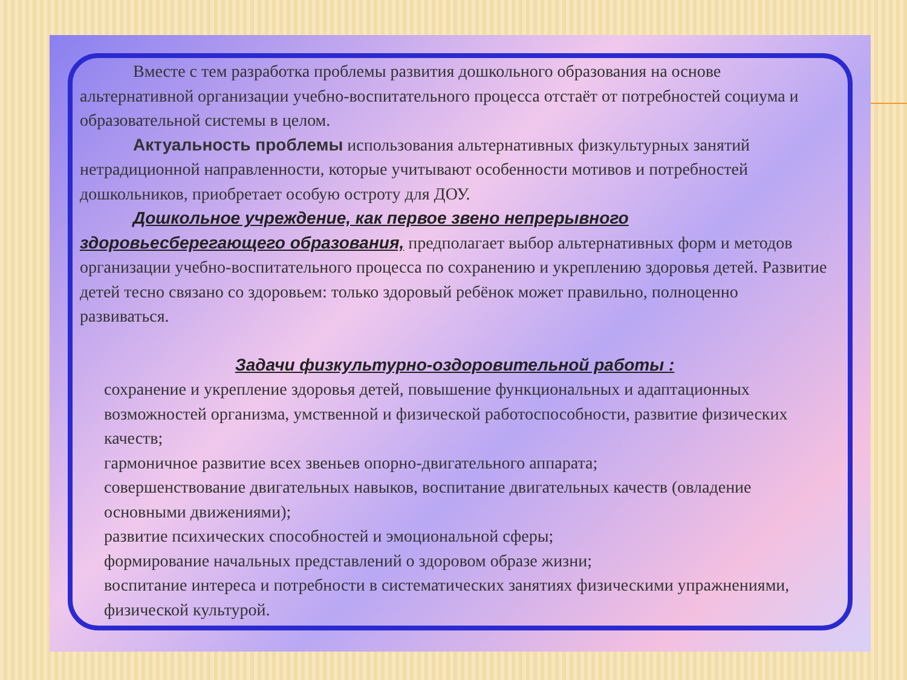Вместе с тем разработка проблемы развития дошкольного образования на основе альтернативной организации учебно-воспитательного процесса отстаёт от потребностей социума и образовательной системы в целом.
Актуальность проблемы использования альтернативных физкультурных занятий нетрадиционной направленности, которые учитывают особенности мотивов и потребностей дошкольников, приобретает особую остроту для ДОУ.
Дошкольное учреждение, как первое звено непрерывного здоровьесберегающего образования, предполагает выбор альтернативных форм и методов организации учебно-воспитательного процесса по сохранению и укреплению здоровья детей. Развитие детей тесно связано со здоровьем: только здоровый ребёнок может правильно, полноценно развиваться.
Задачи физкультурно-оздоровительной работы :
сохранение и укрепление здоровья детей, повышение функциональных и адаптационных возможностей организма, умственной и физической работоспособности, развитие физических качеств;
гармоничное развитие всех звеньев опорно-двигательного аппарата;
совершенствование двигательных навыков, воспитание двигательных качеств (овладение основными движениями);
развитие психических способностей и эмоциональной сферы;
формирование начальных представлений о здоровом образе жизни;
воспитание интереса и потребности в систематических занятиях физическими упражнениями, физической культурой.